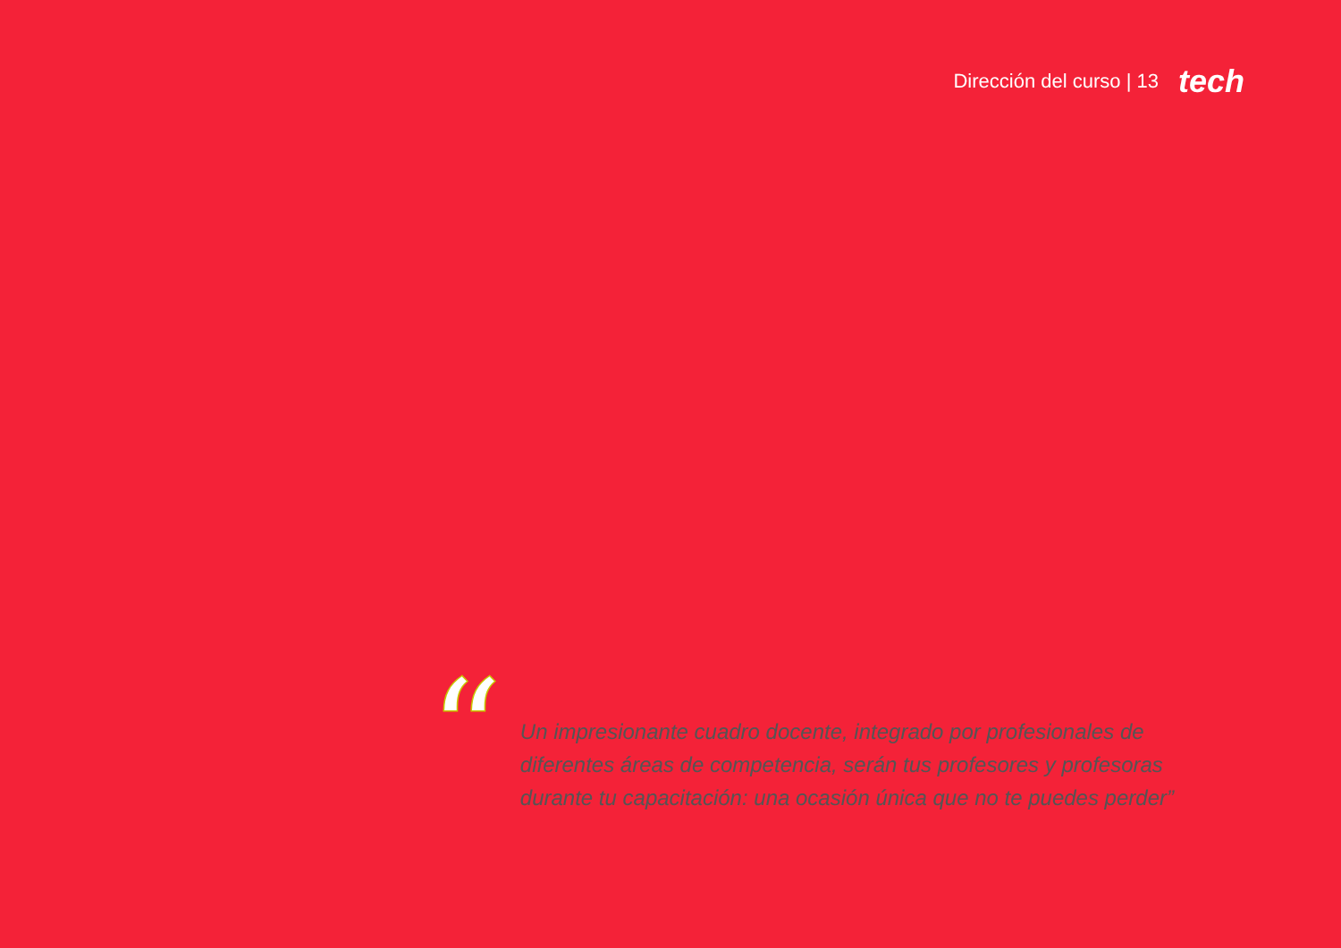Dirección del curso | 13 tech
“
Un impresionante cuadro docente, integrado por profesionales de diferentes áreas de competencia, serán tus profesores y profesoras durante tu capacitación: una ocasión única que no te puedes perder”